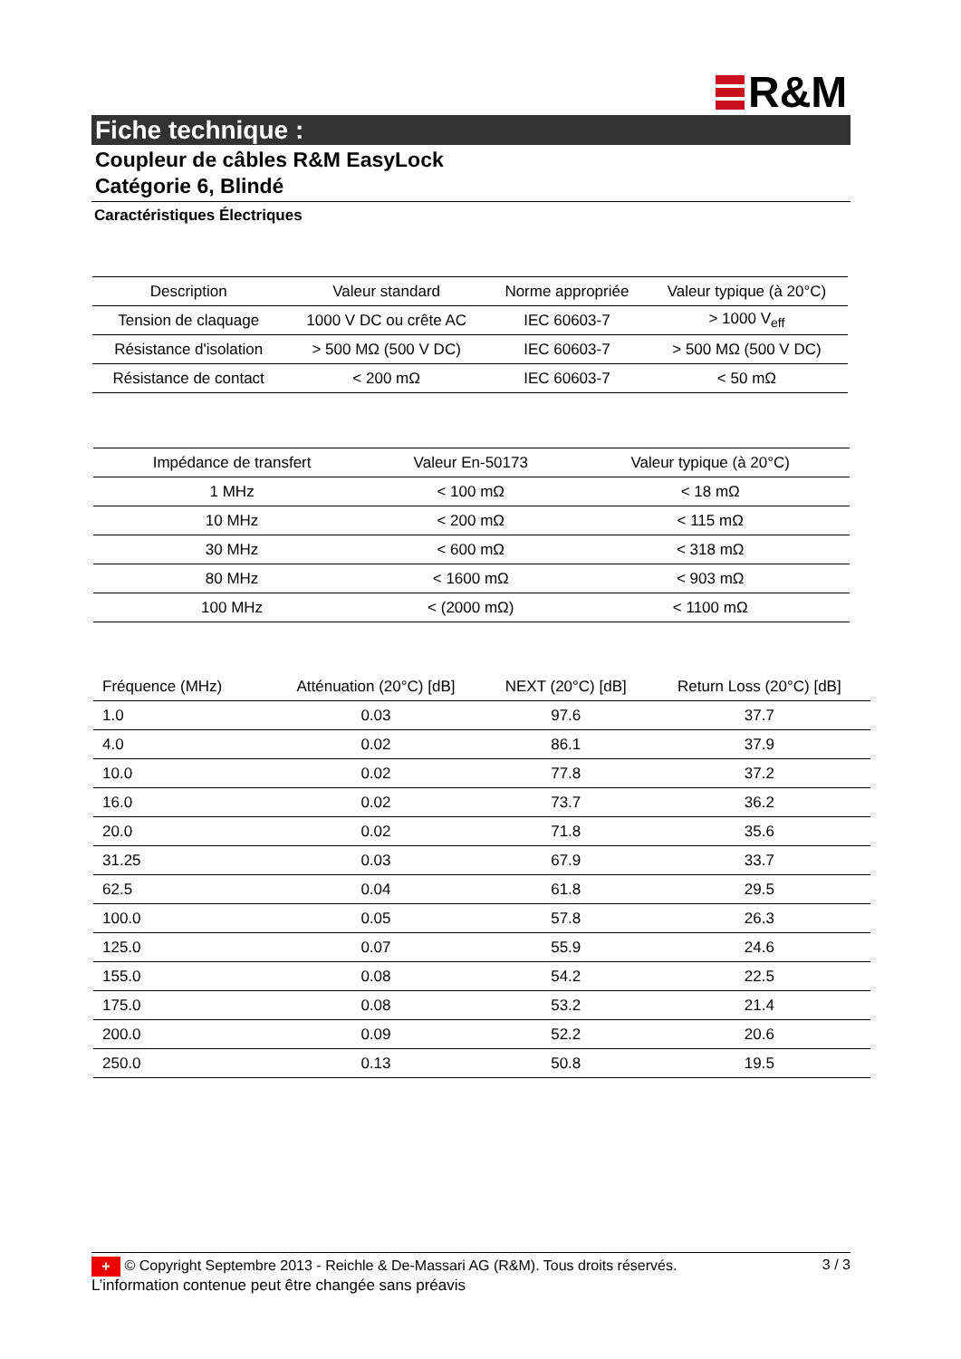R&M
Fiche technique :
Coupleur de câbles R&M EasyLock
Catégorie 6, Blindé
Caractéristiques Électriques
| Description | Valeur standard | Norme appropriée | Valeur typique (à 20°C) |
| --- | --- | --- | --- |
| Tension de claquage | 1000 V DC ou crête AC | IEC 60603-7 | > 1000 V<sub>eff</sub> |
| Résistance d'isolation | > 500 MΩ (500 V DC) | IEC 60603-7 | > 500 MΩ (500 V DC) |
| Résistance de contact | < 200 mΩ | IEC 60603-7 | < 50 mΩ |
| Impédance de transfert | Valeur En-50173 | Valeur typique (à 20°C) |
| --- | --- | --- |
| 1 MHz | < 100 mΩ | < 18 mΩ |
| 10 MHz | < 200 mΩ | < 115 mΩ |
| 30 MHz | < 600 mΩ | < 318 mΩ |
| 80 MHz | < 1600 mΩ | < 903 mΩ |
| 100 MHz | < (2000 mΩ) | < 1100 mΩ |
| Fréquence (MHz) | Atténuation (20°C) [dB] | NEXT (20°C) [dB] | Return Loss (20°C) [dB] |
| --- | --- | --- | --- |
| 1.0 | 0.03 | 97.6 | 37.7 |
| 4.0 | 0.02 | 86.1 | 37.9 |
| 10.0 | 0.02 | 77.8 | 37.2 |
| 16.0 | 0.02 | 73.7 | 36.2 |
| 20.0 | 0.02 | 71.8 | 35.6 |
| 31.25 | 0.03 | 67.9 | 33.7 |
| 62.5 | 0.04 | 61.8 | 29.5 |
| 100.0 | 0.05 | 57.8 | 26.3 |
| 125.0 | 0.07 | 55.9 | 24.6 |
| 155.0 | 0.08 | 54.2 | 22.5 |
| 175.0 | 0.08 | 53.2 | 21.4 |
| 200.0 | 0.09 | 52.2 | 20.6 |
| 250.0 | 0.13 | 50.8 | 19.5 |
+ © Copyright Septembre 2013 - Reichle & De-Massari AG (R&M). Tous droits réservés. 3 / 3
L’information contenue peut être changée sans préavis